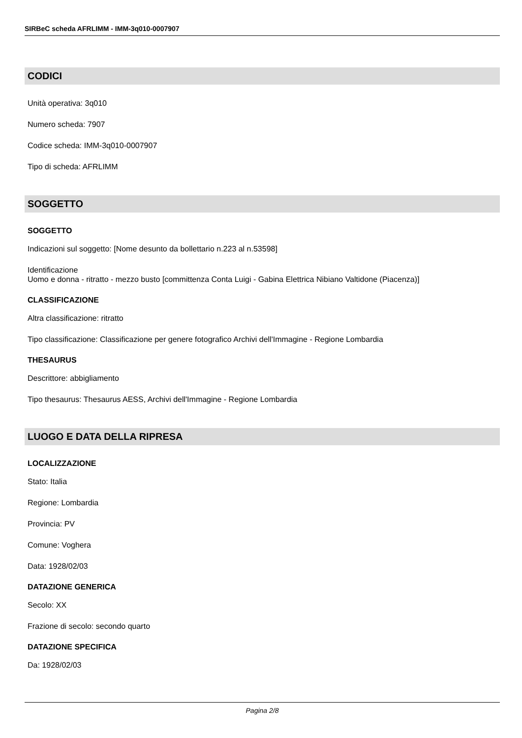SIRBeC scheda AFRLIMM - IMM-3q010-0007907
CODICI
Unità operativa: 3q010
Numero scheda: 7907
Codice scheda: IMM-3q010-0007907
Tipo di scheda: AFRLIMM
SOGGETTO
SOGGETTO
Indicazioni sul soggetto: [Nome desunto da bollettario n.223 al n.53598]
Identificazione
Uomo e donna - ritratto - mezzo busto [committenza Conta Luigi - Gabina Elettrica Nibiano Valtidone (Piacenza)]
CLASSIFICAZIONE
Altra classificazione: ritratto
Tipo classificazione: Classificazione per genere fotografico Archivi dell'Immagine - Regione Lombardia
THESAURUS
Descrittore: abbigliamento
Tipo thesaurus: Thesaurus AESS, Archivi dell'Immagine - Regione Lombardia
LUOGO E DATA DELLA RIPRESA
LOCALIZZAZIONE
Stato: Italia
Regione: Lombardia
Provincia: PV
Comune: Voghera
Data: 1928/02/03
DATAZIONE GENERICA
Secolo: XX
Frazione di secolo: secondo quarto
DATAZIONE SPECIFICA
Da: 1928/02/03
Pagina 2/8